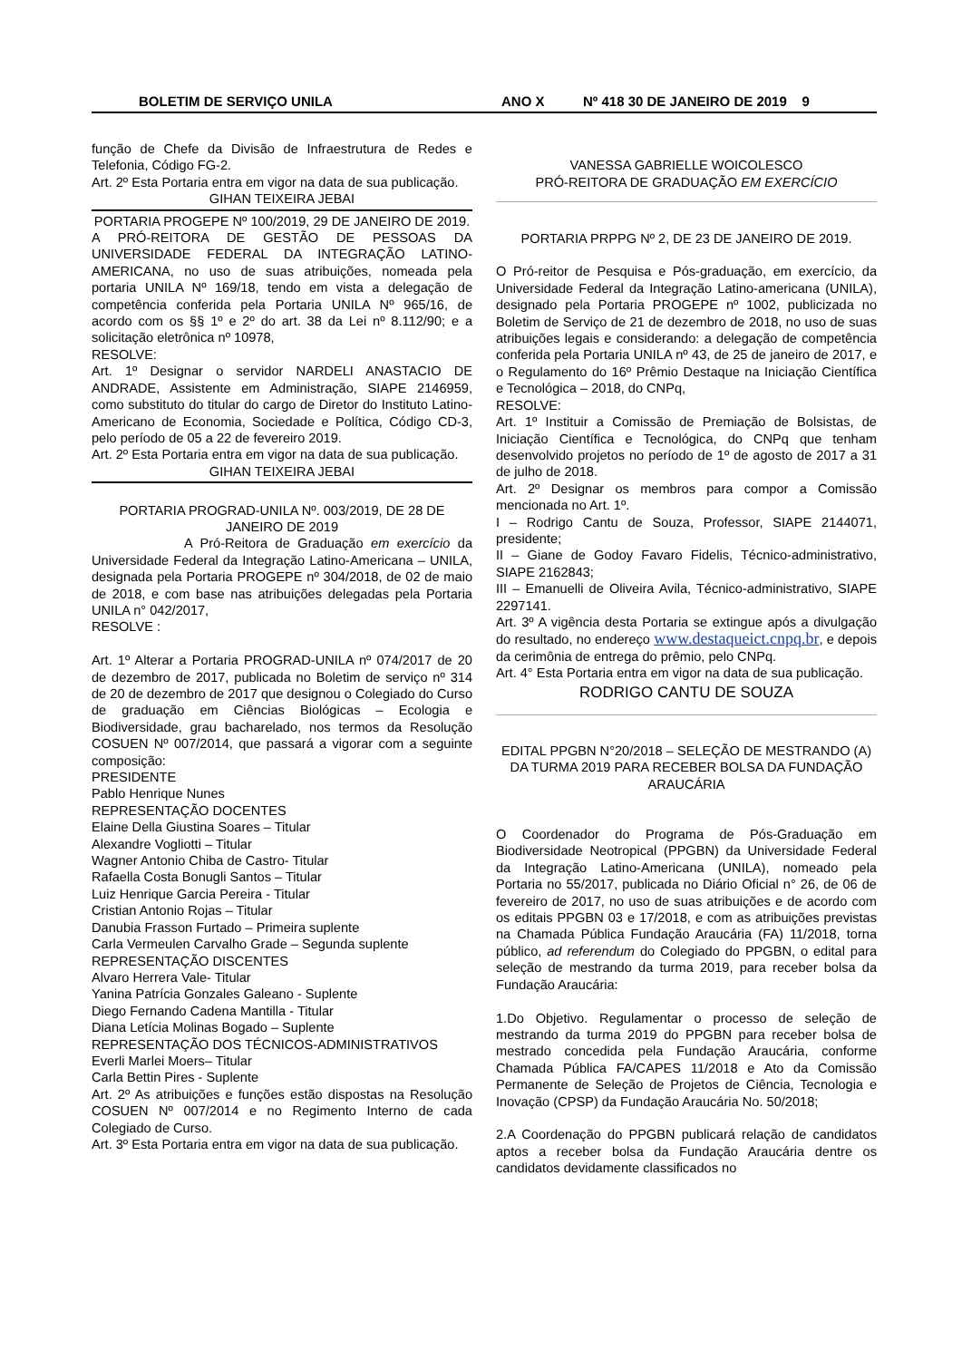BOLETIM DE SERVIÇO UNILA ANO X Nº 418 30 DE JANEIRO DE 2019 9
função de Chefe da Divisão de Infraestrutura de Redes e Telefonia, Código FG-2.
Art. 2º Esta Portaria entra em vigor na data de sua publicação.
GIHAN TEIXEIRA JEBAI
PORTARIA PROGEPE Nº 100/2019, 29 DE JANEIRO DE 2019.
A PRÓ-REITORA DE GESTÃO DE PESSOAS DA UNIVERSIDADE FEDERAL DA INTEGRAÇÃO LATINO-AMERICANA, no uso de suas atribuições, nomeada pela portaria UNILA Nº 169/18, tendo em vista a delegação de competência conferida pela Portaria UNILA Nº 965/16, de acordo com os §§ 1º e 2º do art. 38 da Lei nº 8.112/90; e a solicitação eletrônica nº 10978,
RESOLVE:
Art. 1º Designar o servidor NARDELI ANASTACIO DE ANDRADE, Assistente em Administração, SIAPE 2146959, como substituto do titular do cargo de Diretor do Instituto Latino-Americano de Economia, Sociedade e Política, Código CD-3, pelo período de 05 a 22 de fevereiro 2019.
Art. 2º Esta Portaria entra em vigor na data de sua publicação.
GIHAN TEIXEIRA JEBAI
PORTARIA PROGRAD-UNILA Nº. 003/2019, DE 28 DE JANEIRO DE 2019
A Pró-Reitora de Graduação em exercício da Universidade Federal da Integração Latino-Americana – UNILA, designada pela Portaria PROGEPE nº 304/2018, de 02 de maio de 2018, e com base nas atribuições delegadas pela Portaria UNILA n° 042/2017,
RESOLVE :
Art. 1º Alterar a Portaria PROGRAD-UNILA nº 074/2017 de 20 de dezembro de 2017, publicada no Boletim de serviço nº 314 de 20 de dezembro de 2017 que designou o Colegiado do Curso de graduação em Ciências Biológicas – Ecologia e Biodiversidade, grau bacharelado, nos termos da Resolução COSUEN Nº 007/2014, que passará a vigorar com a seguinte composição:
PRESIDENTE
Pablo Henrique Nunes
REPRESENTAÇÃO DOCENTES
Elaine Della Giustina Soares – Titular
Alexandre Vogliotti – Titular
Wagner Antonio Chiba de Castro- Titular
Rafaella Costa Bonugli Santos – Titular
Luiz Henrique Garcia Pereira - Titular
Cristian Antonio Rojas – Titular
Danubia Frasson Furtado – Primeira suplente
Carla Vermeulen Carvalho Grade – Segunda suplente
REPRESENTAÇÃO DISCENTES
Alvaro Herrera Vale- Titular
Yanina Patrícia Gonzales Galeano - Suplente
Diego Fernando Cadena Mantilla - Titular
Diana Letícia Molinas Bogado – Suplente
REPRESENTAÇÃO DOS TÉCNICOS-ADMINISTRATIVOS
Everli Marlei Moers– Titular
Carla Bettin Pires - Suplente
Art. 2º As atribuições e funções estão dispostas na Resolução COSUEN Nº 007/2014 e no Regimento Interno de cada Colegiado de Curso.
Art. 3º Esta Portaria entra em vigor na data de sua publicação.
VANESSA GABRIELLE WOICOLESCO
PRÓ-REITORA DE GRADUAÇÃO EM EXERCÍCIO
PORTARIA PRPPG Nº 2, DE 23 DE JANEIRO DE 2019.
O Pró-reitor de Pesquisa e Pós-graduação, em exercício, da Universidade Federal da Integração Latino-americana (UNILA), designado pela Portaria PROGEPE nº 1002, publicizada no Boletim de Serviço de 21 de dezembro de 2018, no uso de suas atribuições legais e considerando: a delegação de competência conferida pela Portaria UNILA nº 43, de 25 de janeiro de 2017, e o Regulamento do 16º Prêmio Destaque na Iniciação Científica e Tecnológica – 2018, do CNPq,
RESOLVE:
Art. 1º Instituir a Comissão de Premiação de Bolsistas, de Iniciação Científica e Tecnológica, do CNPq que tenham desenvolvido projetos no período de 1º de agosto de 2017 a 31 de julho de 2018.
Art. 2º Designar os membros para compor a Comissão mencionada no Art. 1º.
I – Rodrigo Cantu de Souza, Professor, SIAPE 2144071, presidente;
II – Giane de Godoy Favaro Fidelis, Técnico-administrativo, SIAPE 2162843;
III – Emanuelli de Oliveira Avila, Técnico-administrativo, SIAPE 2297141.
Art. 3º A vigência desta Portaria se extingue após a divulgação do resultado, no endereço www.destaqueict.cnpq.br, e depois da cerimônia de entrega do prêmio, pelo CNPq.
Art. 4° Esta Portaria entra em vigor na data de sua publicação.
RODRIGO CANTU DE SOUZA
EDITAL PPGBN N°20/2018 – SELEÇÃO DE MESTRANDO (A) DA TURMA 2019 PARA RECEBER BOLSA DA FUNDAÇÃO ARAUCÁRIA
O Coordenador do Programa de Pós-Graduação em Biodiversidade Neotropical (PPGBN) da Universidade Federal da Integração Latino-Americana (UNILA), nomeado pela Portaria no 55/2017, publicada no Diário Oficial n° 26, de 06 de fevereiro de 2017, no uso de suas atribuições e de acordo com os editais PPGBN 03 e 17/2018, e com as atribuições previstas na Chamada Pública Fundação Araucária (FA) 11/2018, torna público, ad referendum do Colegiado do PPGBN, o edital para seleção de mestrando da turma 2019, para receber bolsa da Fundação Araucária:
1.Do Objetivo. Regulamentar o processo de seleção de mestrando da turma 2019 do PPGBN para receber bolsa de mestrado concedida pela Fundação Araucária, conforme Chamada Pública FA/CAPES 11/2018 e Ato da Comissão Permanente de Seleção de Projetos de Ciência, Tecnologia e Inovação (CPSP) da Fundação Araucária No. 50/2018;
2.A Coordenação do PPGBN publicará relação de candidatos aptos a receber bolsa da Fundação Araucária dentre os candidatos devidamente classificados no